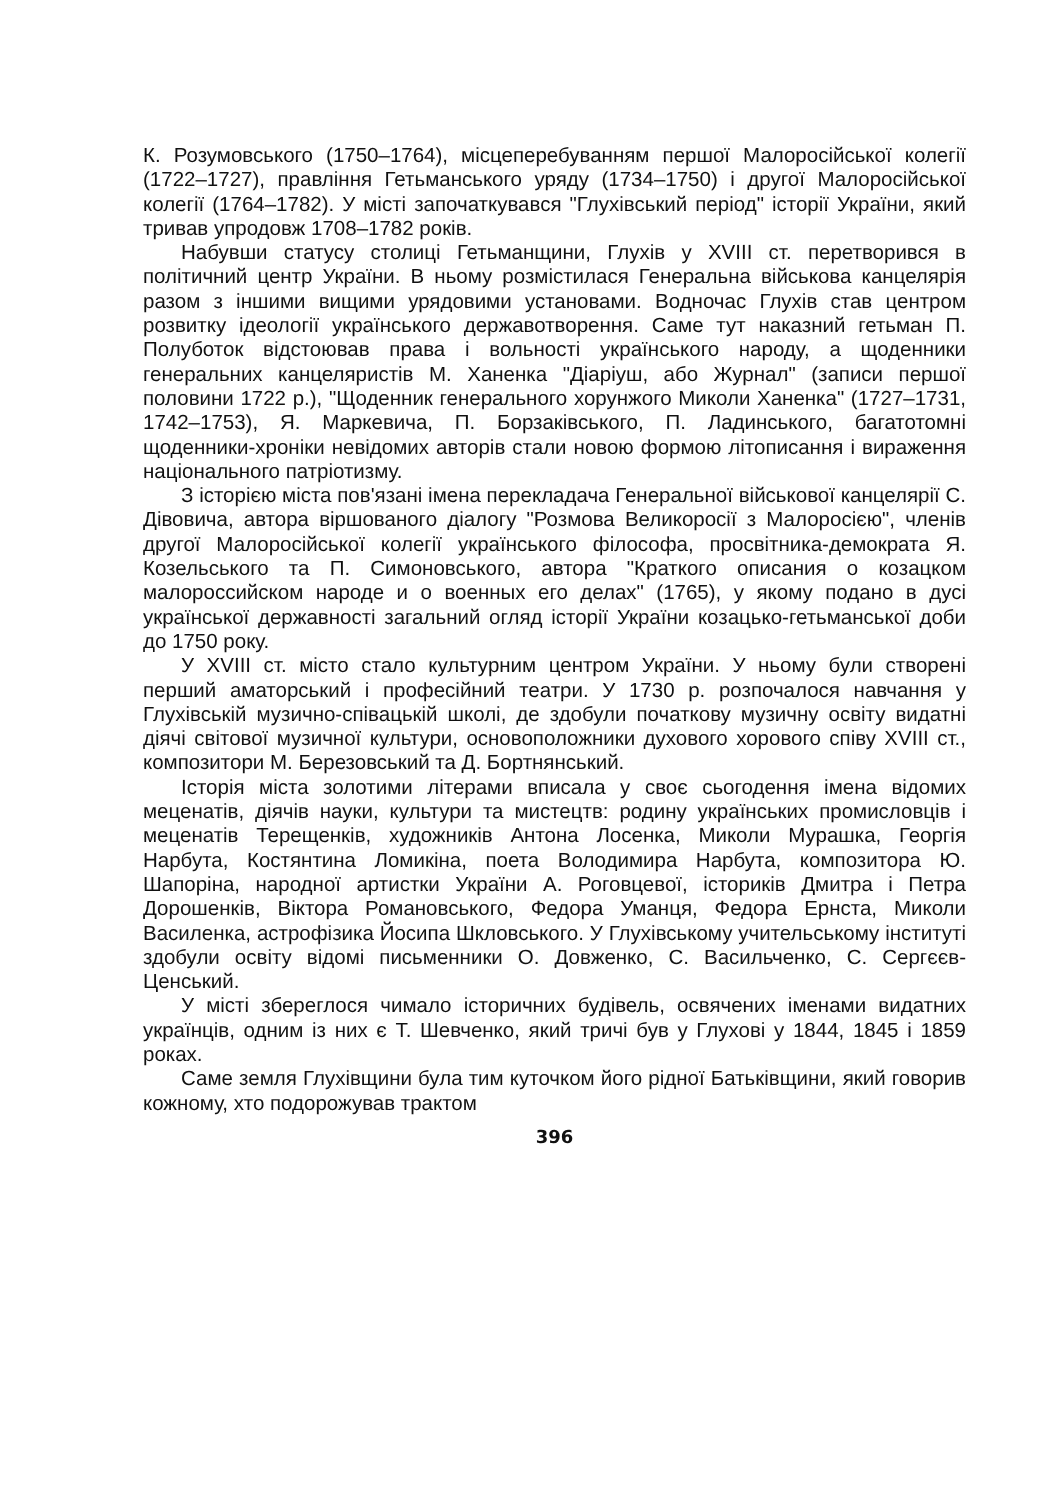К. Розумовського (1750–1764), місцеперебуванням першої Малоросійської колегії (1722–1727), правління Гетьманського уряду (1734–1750) і другої Малоросійської колегії (1764–1782). У місті започаткувався "Глухівський період" історії України, який тривав упродовж 1708–1782 років.
Набувши статусу столиці Гетьманщини, Глухів у XVIII ст. перетворився в політичний центр України. В ньому розмістилася Генеральна військова канцелярія разом з іншими вищими урядовими установами. Водночас Глухів став центром розвитку ідеології українського державотворення. Саме тут наказний гетьман П. Полуботок відстоював права і вольності українського народу, а щоденники генеральних канцеляристів М. Ханенка "Діаріуш, або Журнал" (записи першої половини 1722 р.), "Щоденник генерального хорунжого Миколи Ханенка" (1727–1731, 1742–1753), Я. Маркевича, П. Борзаківського, П. Ладинського, багатотомні щоденники-хроніки невідомих авторів стали новою формою літописання і вираження національного патріотизму.
З історією міста пов'язані імена перекладача Генеральної військової канцелярії С. Дівовича, автора віршованого діалогу "Розмова Великоросії з Малоросією", членів другої Малоросійської колегії українського філософа, просвітника-демократа Я. Козельського та П. Симоновського, автора "Краткого описания о козацком малороссийском народе и о военных его делах" (1765), у якому подано в дусі української державності загальний огляд історії України козацько-гетьманської доби до 1750 року.
У XVIII ст. місто стало культурним центром України. У ньому були створені перший аматорський і професійний театри. У 1730 р. розпочалося навчання у Глухівській музично-співацькій школі, де здобули початкову музичну освіту видатні діячі світової музичної культури, основоположники духового хорового співу XVIII ст., композитори М. Березовський та Д. Бортнянський.
Історія міста золотими літерами вписала у своє сьогодення імена відомих меценатів, діячів науки, культури та мистецтв: родину українських промисловців і меценатів Терещенків, художників Антона Лосенка, Миколи Мурашка, Георгія Нарбута, Костянтина Ломикіна, поета Володимира Нарбута, композитора Ю. Шапоріна, народної артистки України А. Роговцевої, істориків Дмитра і Петра Дорошенків, Віктора Романовського, Федора Уманця, Федора Ернста, Миколи Василенка, астрофізика Йосипа Шкловського. У Глухівському учительському інституті здобули освіту відомі письменники О. Довженко, С. Васильченко, С. Сергєєв-Ценський.
У місті збереглося чимало історичних будівель, освячених іменами видатних українців, одним із них є Т. Шевченко, який тричі був у Глухові у 1844, 1845 і 1859 роках.
Саме земля Глухівщини була тим куточком його рідної Батьківщини, який говорив кожному, хто подорожував трактом
396